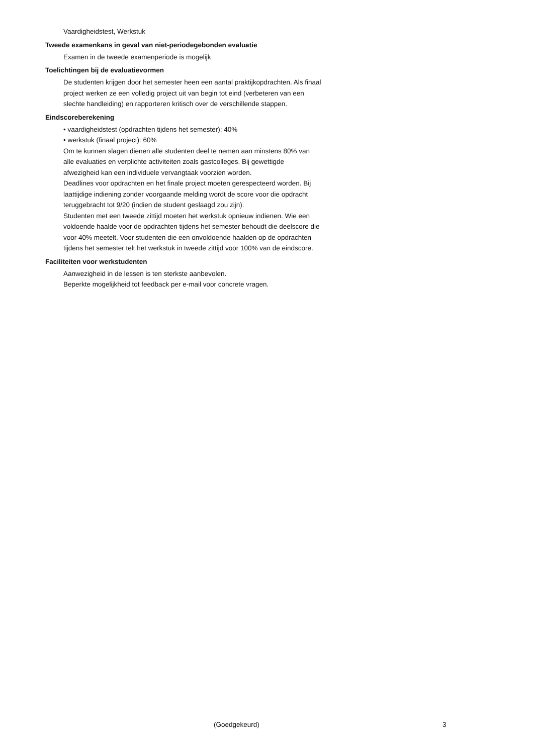Vaardigheidstest, Werkstuk
Tweede examenkans in geval van niet-periodegebonden evaluatie
Examen in de tweede examenperiode is mogelijk
Toelichtingen bij de evaluatievormen
De studenten krijgen door het semester heen een aantal praktijkopdrachten. Als finaal project werken ze een volledig project uit van begin tot eind (verbeteren van een slechte handleiding) en rapporteren kritisch over de verschillende stappen.
Eindscoreberekening
• vaardigheidstest (opdrachten tijdens het semester): 40%
• werkstuk (finaal project): 60%
Om te kunnen slagen dienen alle studenten deel te nemen aan minstens 80% van alle evaluaties en verplichte activiteiten zoals gastcolleges. Bij gewettigde afwezigheid kan een individuele vervangtaak voorzien worden.
Deadlines voor opdrachten en het finale project moeten gerespecteerd worden. Bij laattijdige indiening zonder voorgaande melding wordt de score voor die opdracht teruggebracht tot 9/20 (indien de student geslaagd zou zijn).
Studenten met een tweede zittijd moeten het werkstuk opnieuw indienen. Wie een voldoende haalde voor de opdrachten tijdens het semester behoudt die deelscore die voor 40% meetelt. Voor studenten die een onvoldoende haalden op de opdrachten tijdens het semester telt het werkstuk in tweede zittijd voor 100% van de eindscore.
Faciliteiten voor werkstudenten
Aanwezigheid in de lessen is ten sterkste aanbevolen.
Beperkte mogelijkheid tot feedback per e-mail voor concrete vragen.
(Goedgekeurd) 3